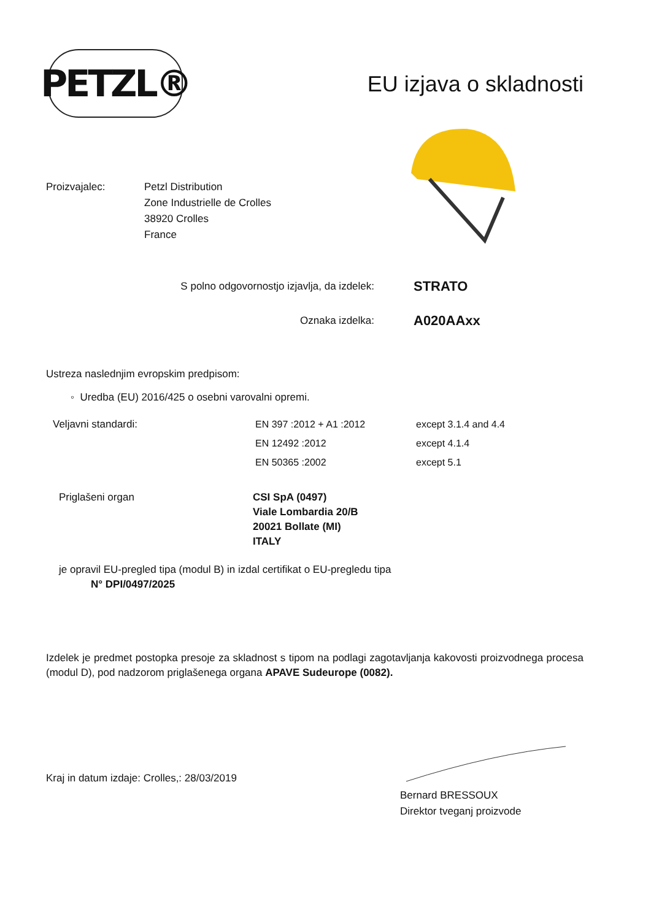PETZL®
EU izjava o skladnosti
Proizvajalec: Petzl Distribution
Zone Industrielle de Crolles
38920 Crolles
France
S polno odgovornostjo izjavlja, da izdelek:
STRATO
Oznaka izdelka:
A020AAxx
Ustreza naslednjim evropskim predpisom:
◦ Uredba (EU) 2016/425 o osebni varovalni opremi.
Veljavni standardi: EN 397 :2012 + A1 :2012
EN 12492 :2012
EN 50365 :2002
except 3.1.4 and 4.4
except 4.1.4
except 5.1
Priglašeni organ CSI SpA (0497)
Viale Lombardia 20/B
20021 Bollate (MI)
ITALY
je opravil EU-pregled tipa (modul B) in izdal certifikat o EU-pregledu tipa
N° DPI/0497/2025
Izdelek je predmet postopka presoje za skladnost s tipom na podlagi zagotavljanja kakovosti proizvodnega procesa (modul D), pod nadzorom priglašenega organa APAVE Sudeurope (0082).
Kraj in datum izdaje: Crolles,: 28/03/2019
Bernard BRESSOUX
Direktor tveganj proizvode